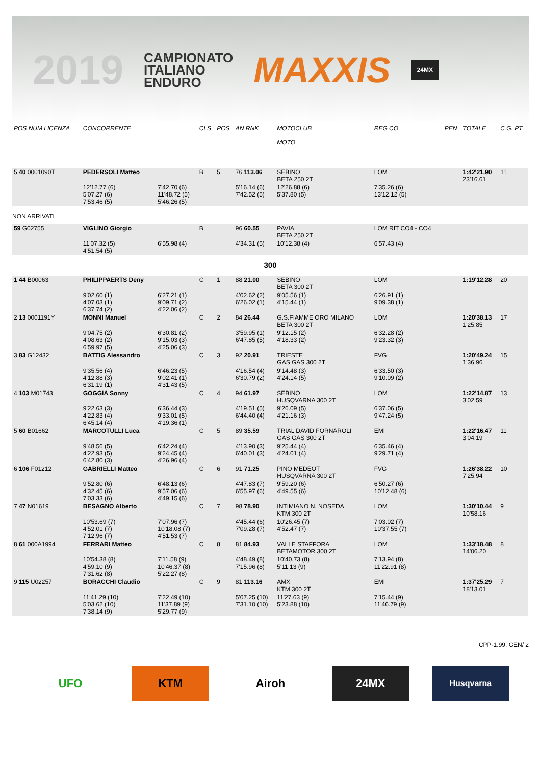2019
CAMPIONATO
ITALIANO
ENDURO
MAXXIS
24MX
| POS NUM LICENZA | CONCORRENTE | | CLS | POS | AN RNK | MOTOCLUB MOTO | | REG CO | PEN | TOTALE | C.G. PT |
| --- | --- | --- | --- | --- | --- | --- | --- | --- | --- | --- | --- |
| 5 40 0001090T | PEDERSOLI Matteo | | B | 5 | 76 113.06 | SEBINO BETA 250 2T | | LOM | | 1:42'21.90 23'16.61 | 11 |
| | 12'12.77 (6) 5'07.27 (6) 7'53.46 (5) | 7'42.70 (6) 11'48.72 (5) 5'46.26 (5) | | | 5'16.14 (6) 7'42.52 (5) | 12'26.88 (6) 5'37.80 (5) | | 7'35.26 (6) 13'12.12 (5) | | | |
| NON ARRIVATI | | | | | | | | | | | |
| 59 G02755 | VIGLINO Giorgio | | B | | 96 60.55 | PAVIA BETA 250 2T | | LOM RIT CO4 - CO4 | | | |
| | 11'07.32 (5) 4'51.54 (5) | 6'55.98 (4) | | | 4'34.31 (5) | 10'12.38 (4) | | 6'57.43 (4) | | | |
| 300 | | | | | | | | | | | |
| 1 44 B00063 | PHILIPPAERTS Deny | | C | 1 | 88 21.00 | SEBINO BETA 300 2T | | LOM | | 1:19'12.28 | 20 |
| | 9'02.60 (1) 4'07.03 (1) 6'37.74 (2) | 6'27.21 (1) 9'09.71 (2) 4'22.06 (2) | | | 4'02.62 (2) 6'26.02 (1) | 9'05.56 (1) 4'15.44 (1) | | 6'26.91 (1) 9'09.38 (1) | | | |
| 2 13 0001191Y | MONNI Manuel | | C | 2 | 84 26.44 | G.S.FIAMME ORO MILANO BETA 300 2T | | LOM | | 1:20'38.13 1'25.85 | 17 |
| | 9'04.75 (2) 4'08.63 (2) 6'59.97 (5) | 6'30.81 (2) 9'15.03 (3) 4'25.06 (3) | | | 3'59.95 (1) 6'47.85 (5) | 9'12.15 (2) 4'18.33 (2) | | 6'32.28 (2) 9'23.32 (3) | | | |
| 3 83 G12432 | BATTIG Alessandro | | C | 3 | 92 20.91 | TRIESTE GAS GAS 300 2T | | FVG | | 1:20'49.24 1'36.96 | 15 |
| | 9'35.56 (4) 4'12.88 (3) 6'31.19 (1) | 6'46.23 (5) 9'02.41 (1) 4'31.43 (5) | | | 4'16.54 (4) 6'30.79 (2) | 9'14.48 (3) 4'24.14 (5) | | 6'33.50 (3) 9'10.09 (2) | | | |
| 4 103 M01743 | GOGGIA Sonny | | C | 4 | 94 61.97 | SEBINO HUSQVARNA 300 2T | | LOM | | 1:22'14.87 3'02.59 | 13 |
| | 9'22.63 (3) 4'22.83 (4) 6'45.14 (4) | 6'36.44 (3) 9'33.01 (5) 4'19.36 (1) | | | 4'19.51 (5) 6'44.40 (4) | 9'26.09 (5) 4'21.16 (3) | | 6'37.06 (5) 9'47.24 (5) | | | |
| 5 60 B01662 | MARCOTULLI Luca | | C | 5 | 89 35.59 | TRIAL DAVID FORNAROLI GAS GAS 300 2T | | EMI | | 1:22'16.47 3'04.19 | 11 |
| | 9'48.56 (5) 4'22.93 (5) 6'42.80 (3) | 6'42.24 (4) 9'24.45 (4) 4'26.96 (4) | | | 4'13.90 (3) 6'40.01 (3) | 9'25.44 (4) 4'24.01 (4) | | 6'35.46 (4) 9'29.71 (4) | | | |
| 6 106 F01212 | GABRIELLI Matteo | | C | 6 | 91 71.25 | PINO MEDEOT HUSQVARNA 300 2T | | FVG | | 1:26'38.22 7'25.94 | 10 |
| | 9'52.80 (6) 4'32.45 (6) 7'03.33 (6) | 6'48.13 (6) 9'57.06 (6) 4'49.15 (6) | | | 4'47.83 (7) 6'55.97 (6) | 9'59.20 (6) 4'49.55 (6) | | 6'50.27 (6) 10'12.48 (6) | | | |
| 7 47 N01619 | BESAGNO Alberto | | C | 7 | 98 78.90 | INTIMIANO N. NOSEDA KTM 300 2T | | LOM | | 1:30'10.44 10'58.16 | 9 |
| | 10'53.69 (7) 4'52.01 (7) 7'12.96 (7) | 7'07.96 (7) 10'18.08 (7) 4'51.53 (7) | | | 4'45.44 (6) 7'09.28 (7) | 10'26.45 (7) 4'52.47 (7) | | 7'03.02 (7) 10'37.55 (7) | | | |
| 8 61 000A1994 | FERRARI Matteo | | C | 8 | 81 84.93 | VALLE STAFFORA BETAMOTOR 300 2T | | LOM | | 1:33'18.48 14'06.20 | 8 |
| | 10'54.38 (8) 4'59.10 (9) 7'31.62 (8) | 7'11.58 (9) 10'46.37 (8) 5'22.27 (8) | | | 4'48.49 (8) 7'15.96 (8) | 10'40.73 (8) 5'11.13 (9) | | 7'13.94 (8) 11'22.91 (8) | | | |
| 9 115 U02257 | BORACCHI Claudio | | C | 9 | 81 113.16 | AMX KTM 300 2T | | EMI | | 1:37'25.29 18'13.01 | 7 |
| | 11'41.29 (10) 5'03.62 (10) 7'38.14 (9) | 7'22.49 (10) 11'37.89 (9) 5'29.77 (9) | | | 5'07.25 (10) 7'31.10 (10) | 11'27.63 (9) 5'23.88 (10) | | 7'15.44 (9) 11'46.79 (9) | | | |
CPP-1.99. GEN/ 2
UFO KTM Airoh 24MX
Husqvarna